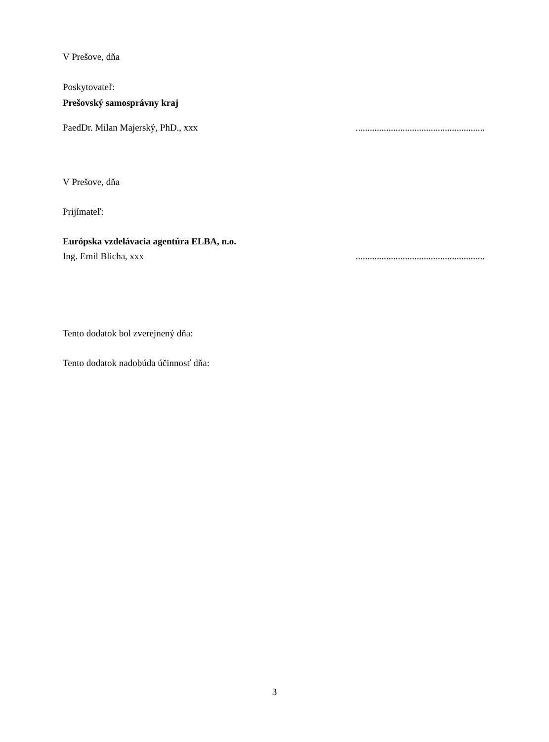V Prešove, dňa
Poskytovateľ:
Prešovský samosprávny kraj
PaedDr. Milan Majerský, PhD., xxx
.......................................................
V Prešove, dňa
Prijímateľ:
Európska vzdelávacia agentúra ELBA, n.o.
Ing. Emil Blicha, xxx .......................................................
Tento dodatok bol zverejnený dňa:
Tento dodatok nadobúda účinnosť dňa:
3